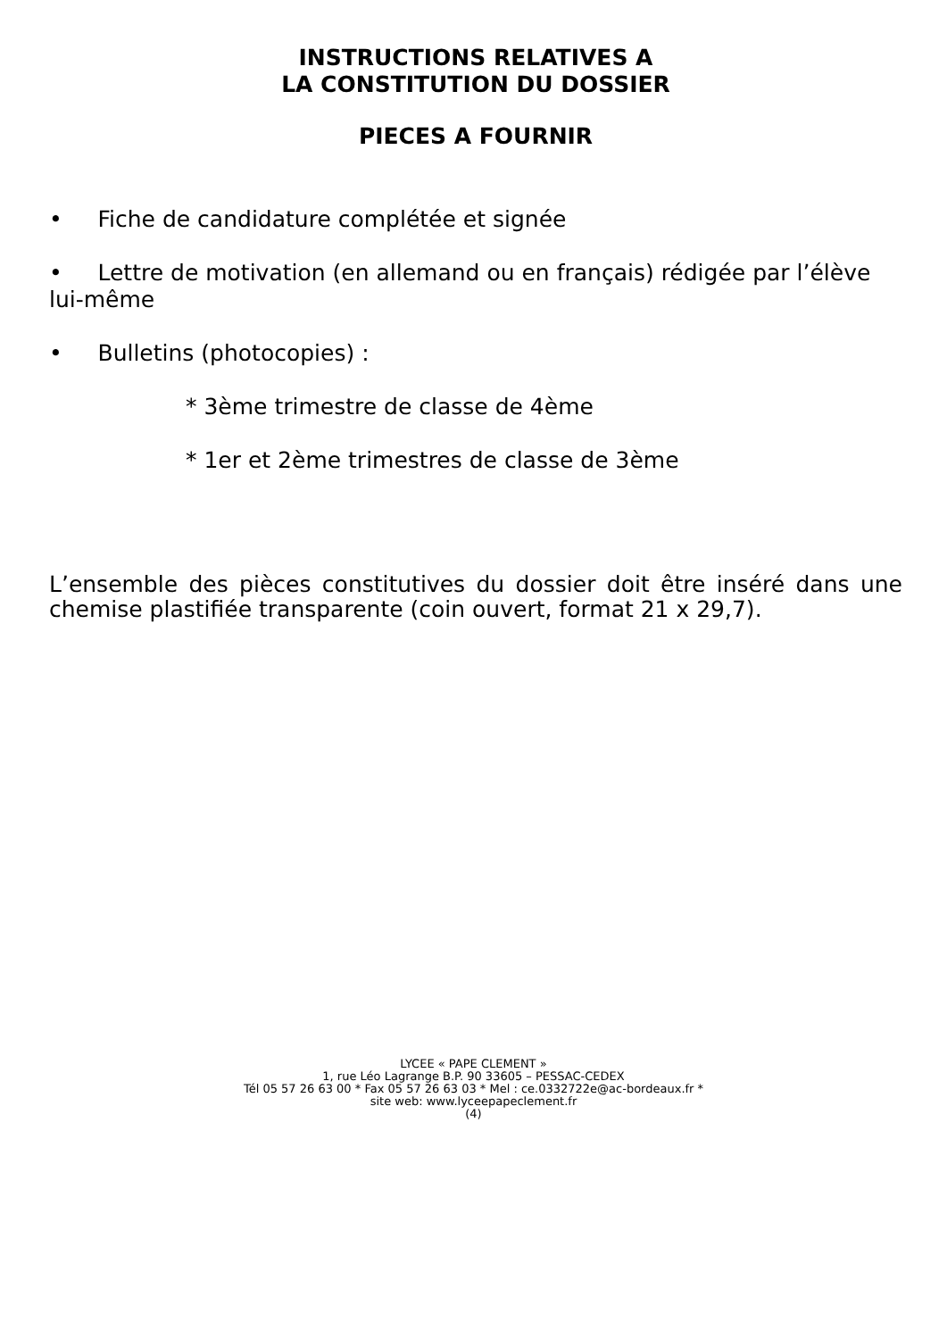INSTRUCTIONS RELATIVES A
LA CONSTITUTION DU DOSSIER
PIECES A FOURNIR
• Fiche de candidature complétée et signée
• Lettre de motivation (en allemand ou en français) rédigée par l’élève lui-même
• Bulletins (photocopies) :
* 3ème trimestre de classe de 4ème
* 1er et 2ème trimestres de classe de 3ème
L’ensemble des pièces constitutives du dossier doit être inséré dans une chemise plastifiée transparente (coin ouvert, format 21 x 29,7).
LYCEE « PAPE CLEMENT »
1, rue Léo Lagrange B.P. 90 33605 – PESSAC-CEDEX
Tél 05 57 26 63 00 * Fax 05 57 26 63 03 * Mel : ce.0332722e@ac-bordeaux.fr *
site web: www.lyceepapeclement.fr
(4)